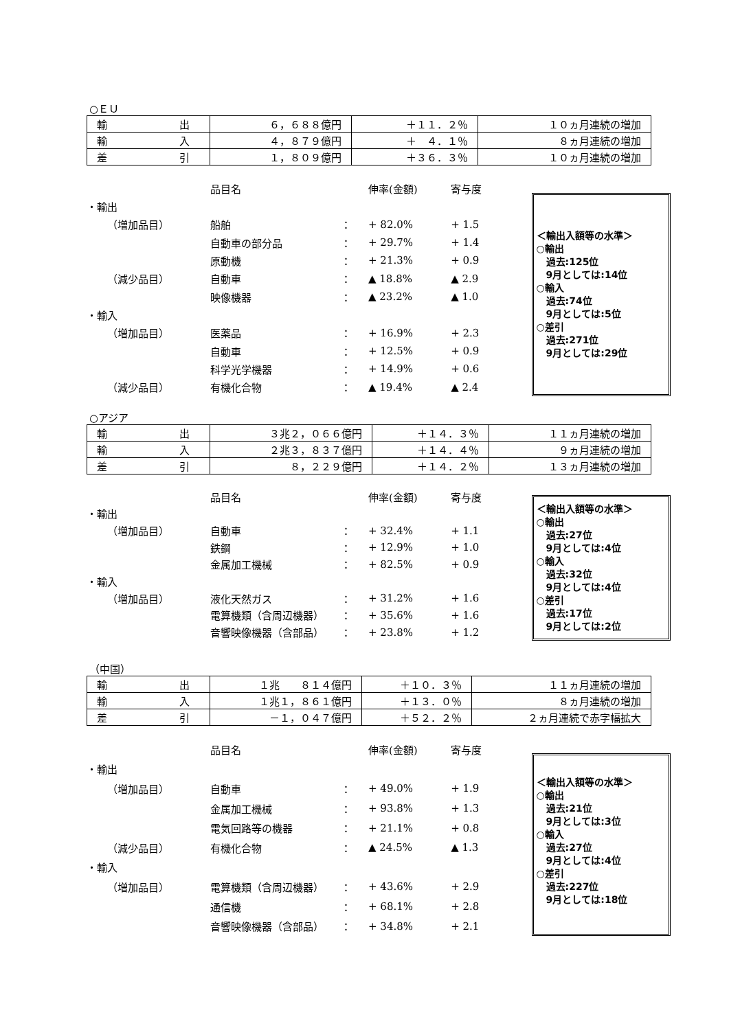○ＥＵ
| 輸 出 | ６，６８８億円 | ＋１１．２％ | １０ヵ月連続の増加 |
| 輸 入 | ４，８７９億円 | ＋ ４．１％ | ８ヵ月連続の増加 |
| 差 引 | １，８０９億円 | ＋３６．３％ | １０ヵ月連続の増加 |
| | | 品目名 | | 伸率(金額) | 寄与度 |
| ・輸出 | | | | | |
| | （増加品目） | 船舶 | ： | + 82.0% | + 1.5 |
| | | 自動車の部分品 | ： | + 29.7% | + 1.4 |
| | | 原動機 | ： | + 21.3% | + 0.9 |
| | （減少品目） | 自動車 | ： | ▲ 18.8% | ▲ 2.9 |
| | | 映像機器 | ： | ▲ 23.2% | ▲ 1.0 |
| ・輸入 | | | | | |
| | （増加品目） | 医薬品 | ： | + 16.9% | + 2.3 |
| | | 自動車 | ： | + 12.5% | + 0.9 |
| | | 科学光学機器 | ： | + 14.9% | + 0.6 |
| | （減少品目） | 有機化合物 | ： | ▲ 19.4% | ▲ 2.4 |
＜輸出入額等の水準＞
○輸出
　過去:125位
　9月としては:14位
○輸入
　過去:74位
　9月としては:5位
○差引
　過去:271位
　9月としては:29位
○アジア
| 輸 出 | ３兆２，０６６億円 | ＋１４．３％ | １１ヵ月連続の増加 |
| 輸 入 | ２兆３，８３７億円 | ＋１４．４％ | ９ヵ月連続の増加 |
| 差 引 | ８，２２９億円 | ＋１４．２％ | １３ヵ月連続の増加 |
| | | 品目名 | | 伸率(金額) | 寄与度 |
| ・輸出 | | | | | |
| | （増加品目） | 自動車 | ： | + 32.4% | + 1.1 |
| | | 鉄鋼 | ： | + 12.9% | + 1.0 |
| | | 金属加工機械 | ： | + 82.5% | + 0.9 |
| ・輸入 | | | | | |
| | （増加品目） | 液化天然ガス | ： | + 31.2% | + 1.6 |
| | | 電算機類（含周辺機器） | ： | + 35.6% | + 1.6 |
| | | 音響映像機器（含部品） | ： | + 23.8% | + 1.2 |
＜輸出入額等の水準＞
○輸出
　過去:27位
　9月としては:4位
○輸入
　過去:32位
　9月としては:4位
○差引
　過去:17位
　9月としては:2位
（中国）
| 輸 出 | １兆 ８１４億円 | ＋１０．３％ | １１ヵ月連続の増加 |
| 輸 入 | １兆１，８６１億円 | ＋１３．０％ | ８ヵ月連続の増加 |
| 差 引 | －１，０４７億円 | ＋５２．２％ | ２ヵ月連続で赤字幅拡大 |
| | | 品目名 | | 伸率(金額) | 寄与度 |
| ・輸出 | | | | | |
| | （増加品目） | 自動車 | ： | + 49.0% | + 1.9 |
| | | 金属加工機械 | ： | + 93.8% | + 1.3 |
| | | 電気回路等の機器 | ： | + 21.1% | + 0.8 |
| | （減少品目） | 有機化合物 | ： | ▲ 24.5% | ▲ 1.3 |
| ・輸入 | | | | | |
| | （増加品目） | 電算機類（含周辺機器） | ： | + 43.6% | + 2.9 |
| | | 通信機 | ： | + 68.1% | + 2.8 |
| | | 音響映像機器（含部品） | ： | + 34.8% | + 2.1 |
＜輸出入額等の水準＞
○輸出
　過去:21位
　9月としては:3位
○輸入
　過去:27位
　9月としては:4位
○差引
　過去:227位
　9月としては:18位